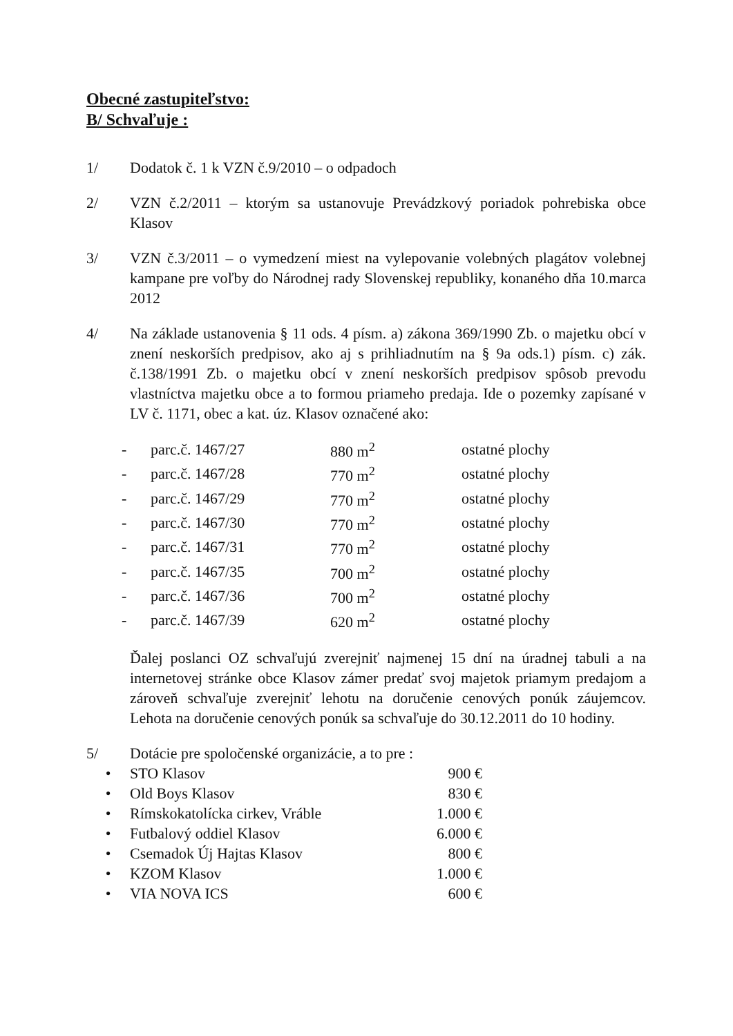Obecné zastupiteľstvo:
B/ Schvaľuje :
1/ Dodatok č. 1 k VZN č.9/2010 – o odpadoch
2/ VZN č.2/2011 – ktorým sa ustanovuje Prevádzkový poriadok pohrebiska obce Klasov
3/ VZN č.3/2011 – o vymedzení miest na vylepovanie volebných plagátov volebnej kampane pre voľby do Národnej rady Slovenskej republiky, konaného dňa 10.marca 2012
4/ Na základe ustanovenia § 11 ods. 4 písm. a) zákona 369/1990 Zb. o majetku obcí v znení neskorších predpisov, ako aj s prihliadnutím na § 9a ods.1) písm. c) zák. č.138/1991 Zb. o majetku obcí v znení neskorších predpisov spôsob prevodu vlastníctva majetku obce a to formou priameho predaja. Ide o pozemky zapísané v LV č. 1171, obec a kat. úz. Klasov označené ako:
| - | parc.č. 1467/27 | 880 m<sup>2</sup> | ostatné plochy |
| - | parc.č. 1467/28 | 770 m<sup>2</sup> | ostatné plochy |
| - | parc.č. 1467/29 | 770 m<sup>2</sup> | ostatné plochy |
| - | parc.č. 1467/30 | 770 m<sup>2</sup> | ostatné plochy |
| - | parc.č. 1467/31 | 770 m<sup>2</sup> | ostatné plochy |
| - | parc.č. 1467/35 | 700 m<sup>2</sup> | ostatné plochy |
| - | parc.č. 1467/36 | 700 m<sup>2</sup> | ostatné plochy |
| - | parc.č. 1467/39 | 620 m<sup>2</sup> | ostatné plochy |
Ďalej poslanci OZ schvaľujú zverejniť najmenej 15 dní na úradnej tabuli a na internetovej stránke obce Klasov zámer predať svoj majetok priamym predajom a zároveň schvaľuje zverejniť lehotu na doručenie cenových ponúk záujemcov. Lehota na doručenie cenových ponúk sa schvaľuje do 30.12.2011 do 10 hodiny.
5/ Dotácie pre spoločenské organizácie, a to pre :
| • | STO Klasov | 900 € |
| • | Old Boys Klasov | 830 € |
| • | Rímskokatolícka cirkev, Vráble | 1.000 € |
| • | Futbalový oddiel Klasov | 6.000 € |
| • | Csemadok Új Hajtas Klasov | 800 € |
| • | KZOM Klasov | 1.000 € |
| • | VIA NOVA ICS | 600 € |